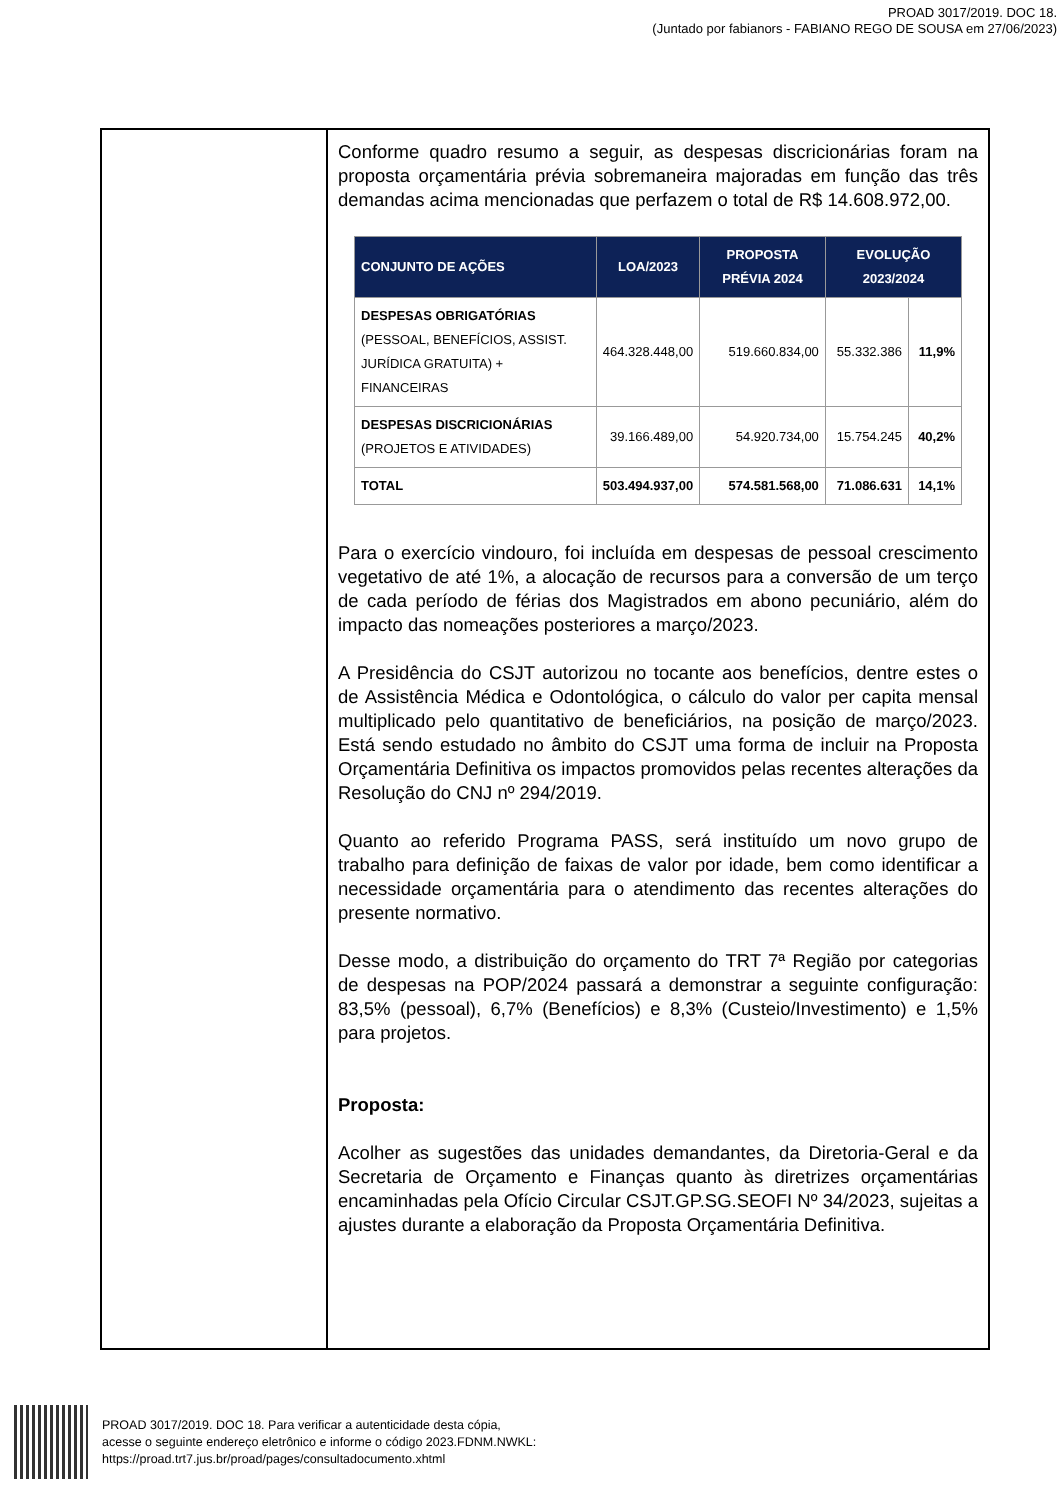PROAD 3017/2019. DOC 18.
(Juntado por fabianors - FABIANO REGO DE SOUSA em 27/06/2023)
Conforme quadro resumo a seguir, as despesas discricionárias foram na proposta orçamentária prévia sobremaneira majoradas em função das três demandas acima mencionadas que perfazem o total de R$ 14.608.972,00.
| CONJUNTO DE AÇÕES | LOA/2023 | PROPOSTA PRÉVIA 2024 | EVOLUÇÃO 2023/2024 | |
| --- | --- | --- | --- | --- |
| DESPESAS OBRIGATÓRIAS (PESSOAL, BENEFÍCIOS, ASSIST. JURÍDICA GRATUITA) + FINANCEIRAS | 464.328.448,00 | 519.660.834,00 | 55.332.386 | 11,9% |
| DESPESAS DISCRICIONÁRIAS (PROJETOS E ATIVIDADES) | 39.166.489,00 | 54.920.734,00 | 15.754.245 | 40,2% |
| TOTAL | 503.494.937,00 | 574.581.568,00 | 71.086.631 | 14,1% |
Para o exercício vindouro, foi incluída em despesas de pessoal crescimento vegetativo de até 1%, a alocação de recursos para a conversão de um terço de cada período de férias dos Magistrados em abono pecuniário, além do impacto das nomeações posteriores a março/2023.
A Presidência do CSJT autorizou no tocante aos benefícios, dentre estes o de Assistência Médica e Odontológica, o cálculo do valor per capita mensal multiplicado pelo quantitativo de beneficiários, na posição de março/2023. Está sendo estudado no âmbito do CSJT uma forma de incluir na Proposta Orçamentária Definitiva os impactos promovidos pelas recentes alterações da Resolução do CNJ nº 294/2019.
Quanto ao referido Programa PASS, será instituído um novo grupo de trabalho para definição de faixas de valor por idade, bem como identificar a necessidade orçamentária para o atendimento das recentes alterações do presente normativo.
Desse modo, a distribuição do orçamento do TRT 7ª Região por categorias de despesas na POP/2024 passará a demonstrar a seguinte configuração: 83,5% (pessoal), 6,7% (Benefícios) e 8,3% (Custeio/Investimento) e 1,5% para projetos.
Proposta:
Acolher as sugestões das unidades demandantes, da Diretoria-Geral e da Secretaria de Orçamento e Finanças quanto às diretrizes orçamentárias encaminhadas pela Ofício Circular CSJT.GP.SG.SEOFI Nº 34/2023, sujeitas a ajustes durante a elaboração da Proposta Orçamentária Definitiva.
PROAD 3017/2019. DOC 18. Para verificar a autenticidade desta cópia,
acesse o seguinte endereço eletrônico e informe o código 2023.FDNM.NWKL:
https://proad.trt7.jus.br/proad/pages/consultadocumento.xhtml